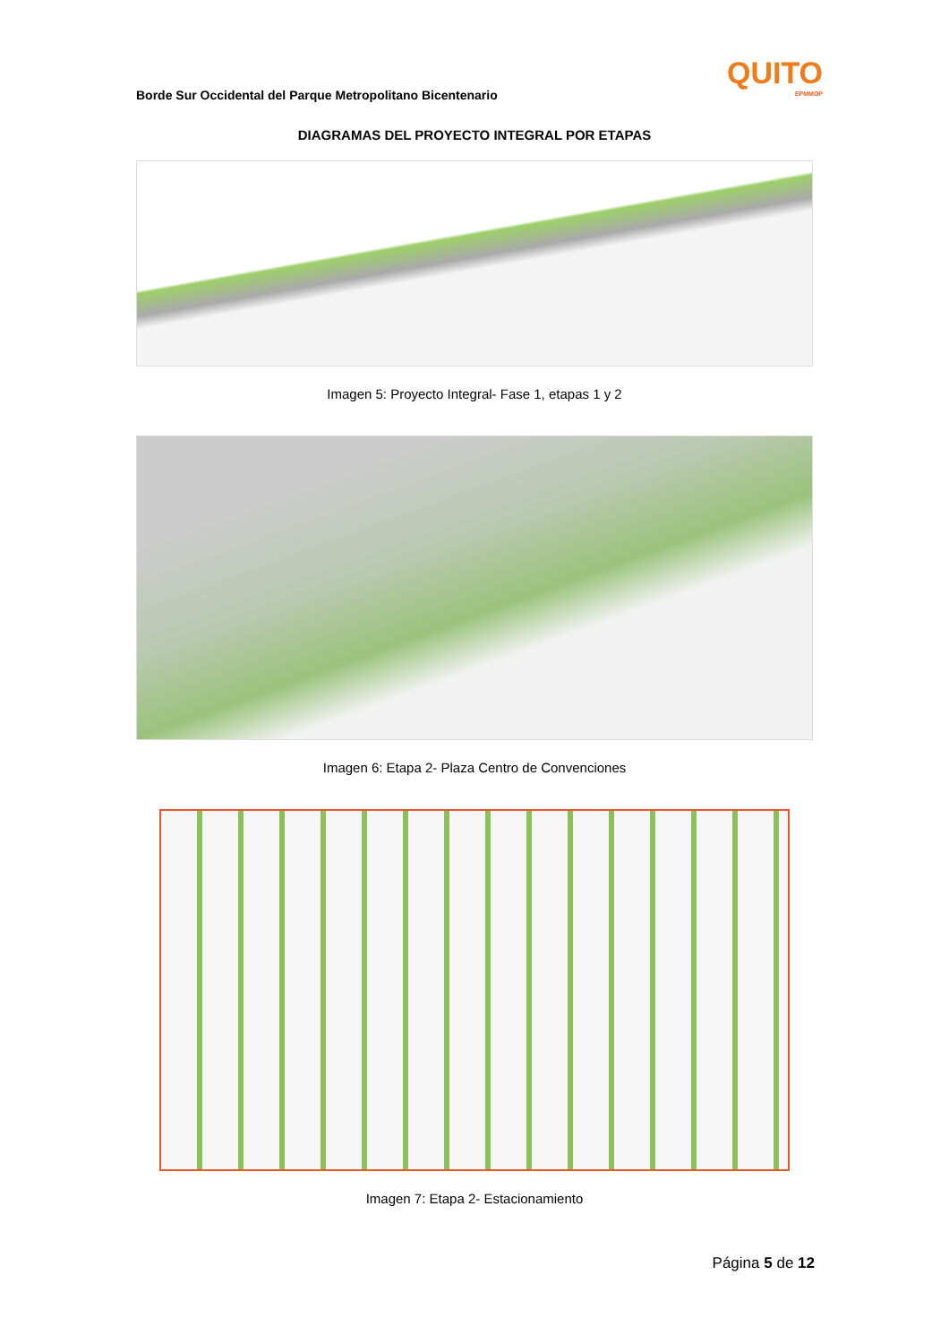Borde Sur Occidental del Parque Metropolitano Bicentenario
QUITO
EPMMOP
DIAGRAMAS DEL PROYECTO INTEGRAL POR ETAPAS
Imagen 5: Proyecto Integral- Fase 1, etapas 1 y 2
Imagen 6: Etapa 2- Plaza Centro de Convenciones
Imagen 7: Etapa 2- Estacionamiento
Página 5 de 12